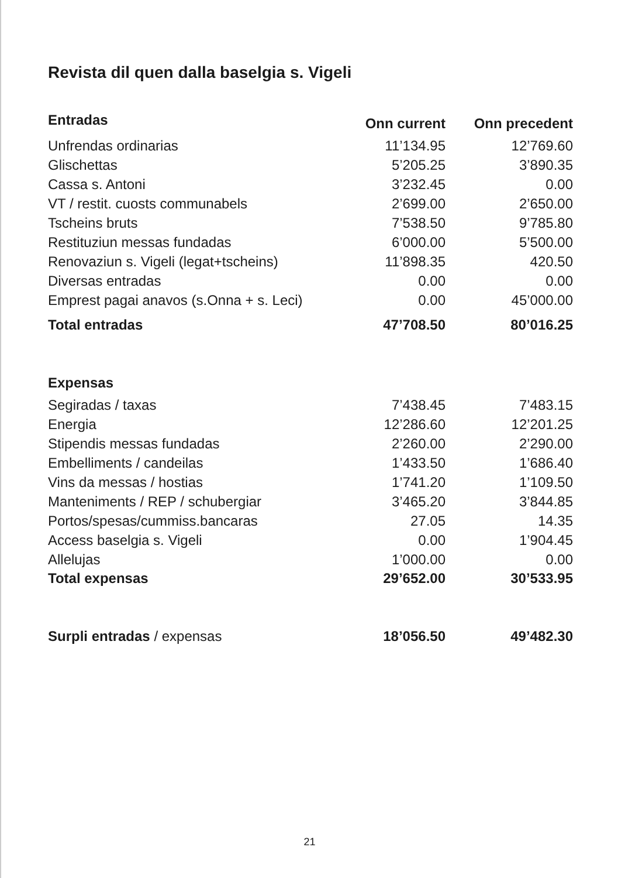Revista dil quen dalla baselgia s. Vigeli
| Entradas | Onn current | Onn precedent |
| --- | --- | --- |
| Unfrendas ordinarias | 11’134.95 | 12’769.60 |
| Glischettas | 5’205.25 | 3’890.35 |
| Cassa s. Antoni | 3’232.45 | 0.00 |
| VT / restit. cuosts communabels | 2’699.00 | 2’650.00 |
| Tscheins bruts | 7’538.50 | 9’785.80 |
| Restituziun messas fundadas | 6’000.00 | 5’500.00 |
| Renovaziun s. Vigeli (legat+tscheins) | 11’898.35 | 420.50 |
| Diversas entradas | 0.00 | 0.00 |
| Emprest pagai anavos (s.Onna + s. Leci) | 0.00 | 45’000.00 |
| Total entradas | 47’708.50 | 80’016.25 |
| Expensas | | |
| Segiradas / taxas | 7’438.45 | 7’483.15 |
| Energia | 12’286.60 | 12’201.25 |
| Stipendis messas fundadas | 2’260.00 | 2’290.00 |
| Embelliments / candeilas | 1’433.50 | 1’686.40 |
| Vins da messas / hostias | 1’741.20 | 1’109.50 |
| Manteniments / REP / schubergiar | 3’465.20 | 3’844.85 |
| Portos/spesas/cummiss.bancaras | 27.05 | 14.35 |
| Access baselgia s. Vigeli | 0.00 | 1’904.45 |
| Allelujas | 1’000.00 | 0.00 |
| Total expensas | 29’652.00 | 30’533.95 |
| Surpli entradas / expensas | 18’056.50 | 49’482.30 |
21